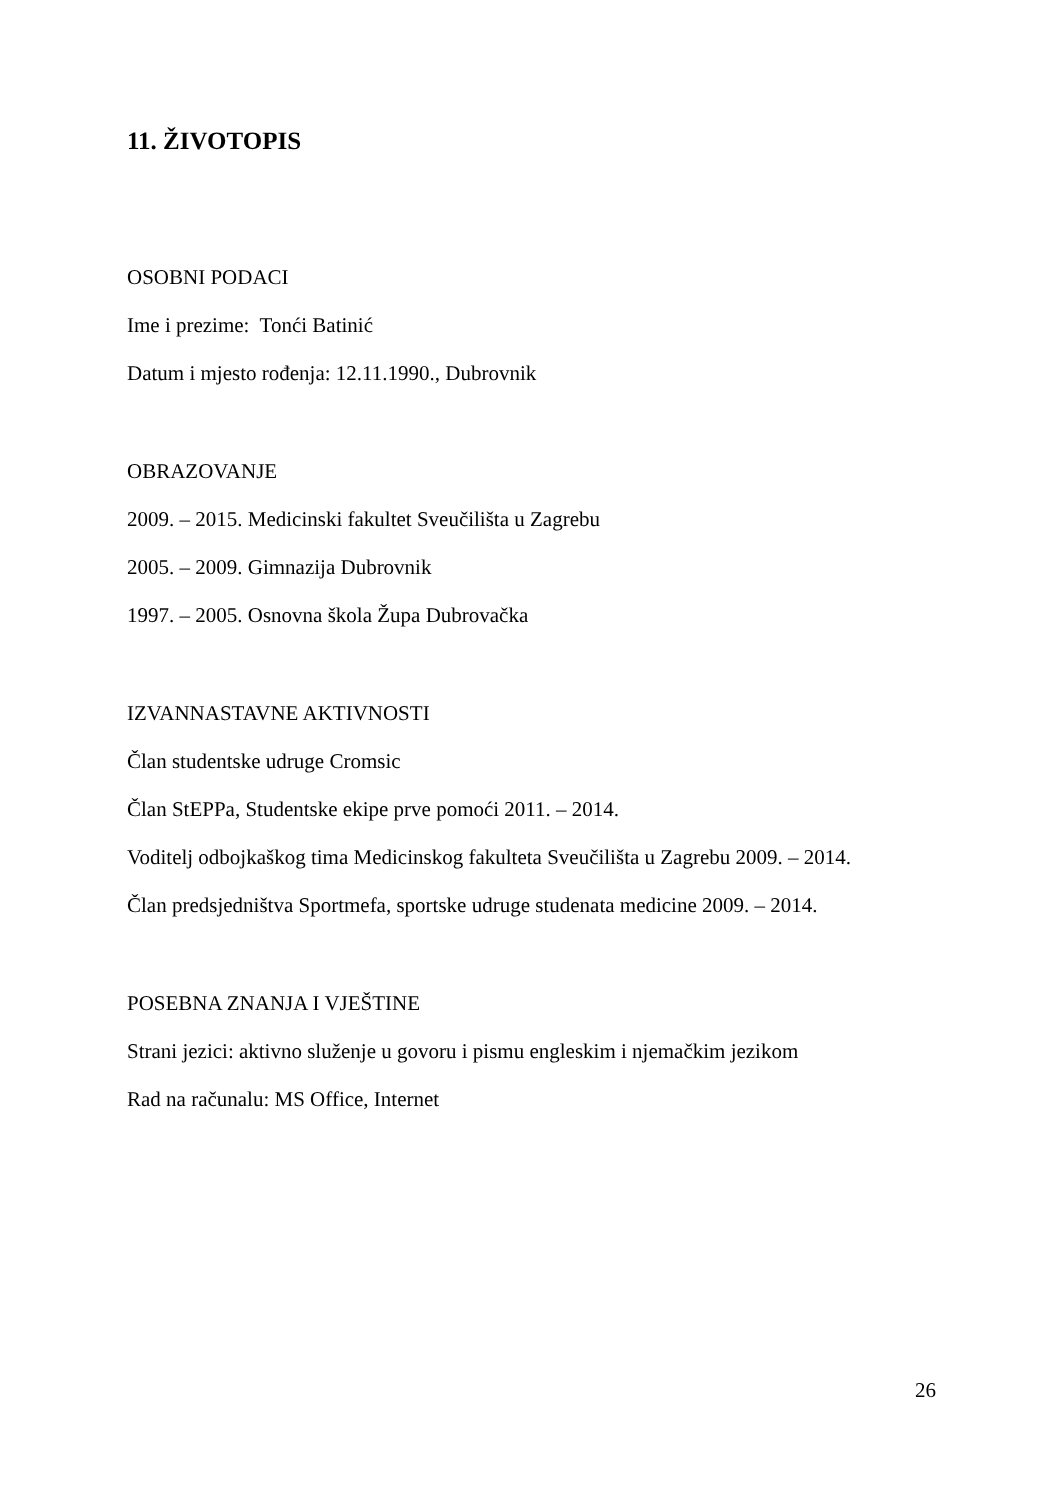11. ŽIVOTOPIS
OSOBNI PODACI
Ime i prezime: Tonći Batinić
Datum i mjesto rođenja: 12.11.1990., Dubrovnik
OBRAZOVANJE
2009. – 2015. Medicinski fakultet Sveučilišta u Zagrebu
2005. – 2009. Gimnazija Dubrovnik
1997. – 2005. Osnovna škola Župa Dubrovačka
IZVANNASTAVNE AKTIVNOSTI
Član studentske udruge Cromsic
Član StEPPa, Studentske ekipe prve pomoći 2011. – 2014.
Voditelj odbojkaškog tima Medicinskog fakulteta Sveučilišta u Zagrebu 2009. – 2014.
Član predsjedništva Sportmefa, sportske udruge studenata medicine 2009. – 2014.
POSEBNA ZNANJA I VJEŠTINE
Strani jezici: aktivno služenje u govoru i pismu engleskim i njemačkim jezikom
Rad na računalu: MS Office, Internet
26